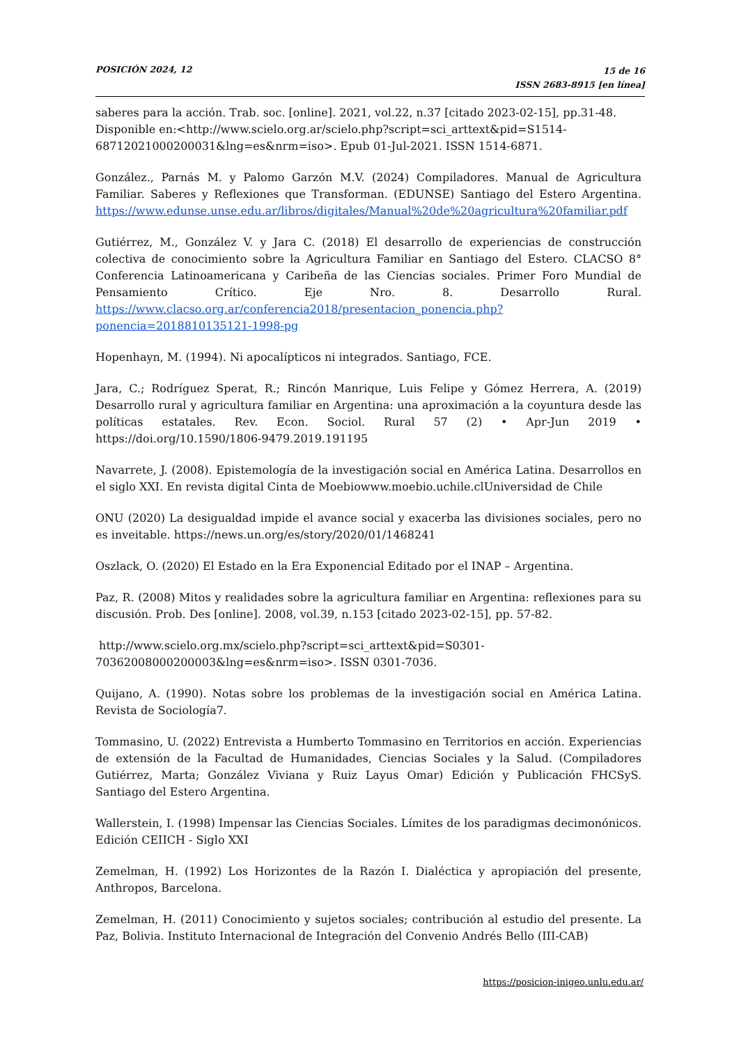POSICIÓN 2024, 12
15 de 16
ISSN 2683-8915 [en línea]
saberes para la acción. Trab. soc. [online]. 2021, vol.22, n.37 [citado 2023-02-15], pp.31-48. Disponible en:<http://www.scielo.org.ar/scielo.php?script=sci_arttext&pid=S1514-68712021000200031&lng=es&nrm=iso>. Epub 01-Jul-2021. ISSN 1514-6871.
González., Parnás M. y Palomo Garzón M.V. (2024) Compiladores. Manual de Agricultura Familiar. Saberes y Reflexiones que Transforman. (EDUNSE) Santiago del Estero Argentina. https://www.edunse.unse.edu.ar/libros/digitales/Manual%20de%20agricultura%20familiar.pdf
Gutiérrez, M., González V. y Jara C. (2018) El desarrollo de experiencias de construcción colectiva de conocimiento sobre la Agricultura Familiar en Santiago del Estero. CLACSO 8° Conferencia Latinoamericana y Caribeña de las Ciencias sociales. Primer Foro Mundial de Pensamiento Crítico. Eje Nro. 8. Desarrollo Rural. https://www.clacso.org.ar/conferencia2018/presentacion_ponencia.php?ponencia=2018810135121-1998-pg
Hopenhayn, M. (1994). Ni apocalípticos ni integrados. Santiago, FCE.
Jara, C.; Rodríguez Sperat, R.; Rincón Manrique, Luis Felipe y Gómez Herrera, A. (2019) Desarrollo rural y agricultura familiar en Argentina: una aproximación a la coyuntura desde las políticas estatales. Rev. Econ. Sociol. Rural 57 (2) • Apr-Jun 2019 • https://doi.org/10.1590/1806-9479.2019.191195
Navarrete, J. (2008). Epistemología de la investigación social en América Latina. Desarrollos en el siglo XXI. En revista digital Cinta de Moebiowww.moebio.uchile.clUniversidad de Chile
ONU (2020) La desigualdad impide el avance social y exacerba las divisiones sociales, pero no es inveitable. https://news.un.org/es/story/2020/01/1468241
Oszlack, O. (2020) El Estado en la Era Exponencial Editado por el INAP – Argentina.
Paz, R. (2008) Mitos y realidades sobre la agricultura familiar en Argentina: reflexiones para su discusión. Prob. Des [online]. 2008, vol.39, n.153 [citado 2023-02-15], pp. 57-82.
http://www.scielo.org.mx/scielo.php?script=sci_arttext&pid=S0301-70362008000200003&lng=es&nrm=iso>. ISSN 0301-7036.
Quijano, A. (1990). Notas sobre los problemas de la investigación social en América Latina. Revista de Sociología7.
Tommasino, U. (2022) Entrevista a Humberto Tommasino en Territorios en acción. Experiencias de extensión de la Facultad de Humanidades, Ciencias Sociales y la Salud. (Compiladores Gutiérrez, Marta; González Viviana y Ruiz Layus Omar) Edición y Publicación FHCSyS. Santiago del Estero Argentina.
Wallerstein, I. (1998) Impensar las Ciencias Sociales. Límites de los paradigmas decimonónicos. Edición CEIICH - Siglo XXI
Zemelman, H. (1992) Los Horizontes de la Razón I. Dialéctica y apropiación del presente, Anthropos, Barcelona.
Zemelman, H. (2011) Conocimiento y sujetos sociales; contribución al estudio del presente. La Paz, Bolivia. Instituto Internacional de Integración del Convenio Andrés Bello (III-CAB)
https://posicion-inigeo.unlu.edu.ar/